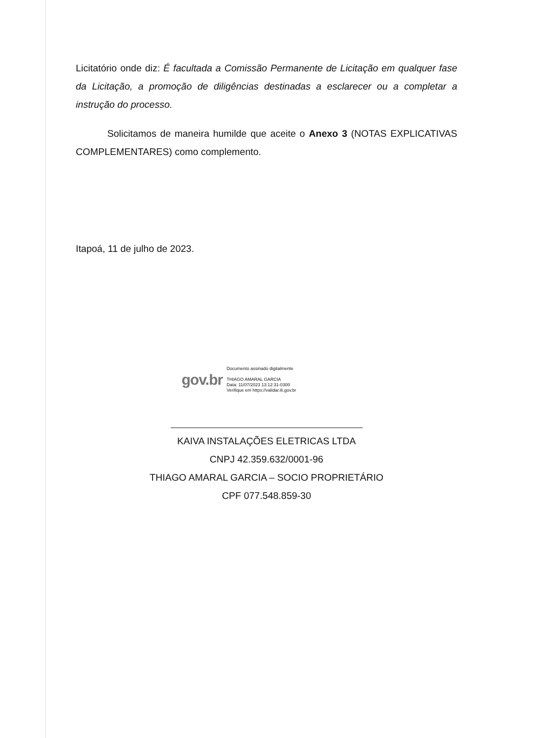Licitatório onde diz: É facultada a Comissão Permanente de Licitação em qualquer fase da Licitação, a promoção de diligências destinadas a esclarecer ou a completar a instrução do processo.
Solicitamos de maneira humilde que aceite o Anexo 3 (NOTAS EXPLICATIVAS COMPLEMENTARES) como complemento.
Itapoá, 11 de julho de 2023.
gov.br
Documento assinado digitalmente
THIAGO AMARAL GARCIA
Data: 11/07/2023 13:12:31-0300
Verifique em https://validar.iti.gov.br
KAIVA INSTALAÇÕES ELETRICAS LTDA
CNPJ 42.359.632/0001-96
THIAGO AMARAL GARCIA – SOCIO PROPRIETÁRIO
CPF 077.548.859-30